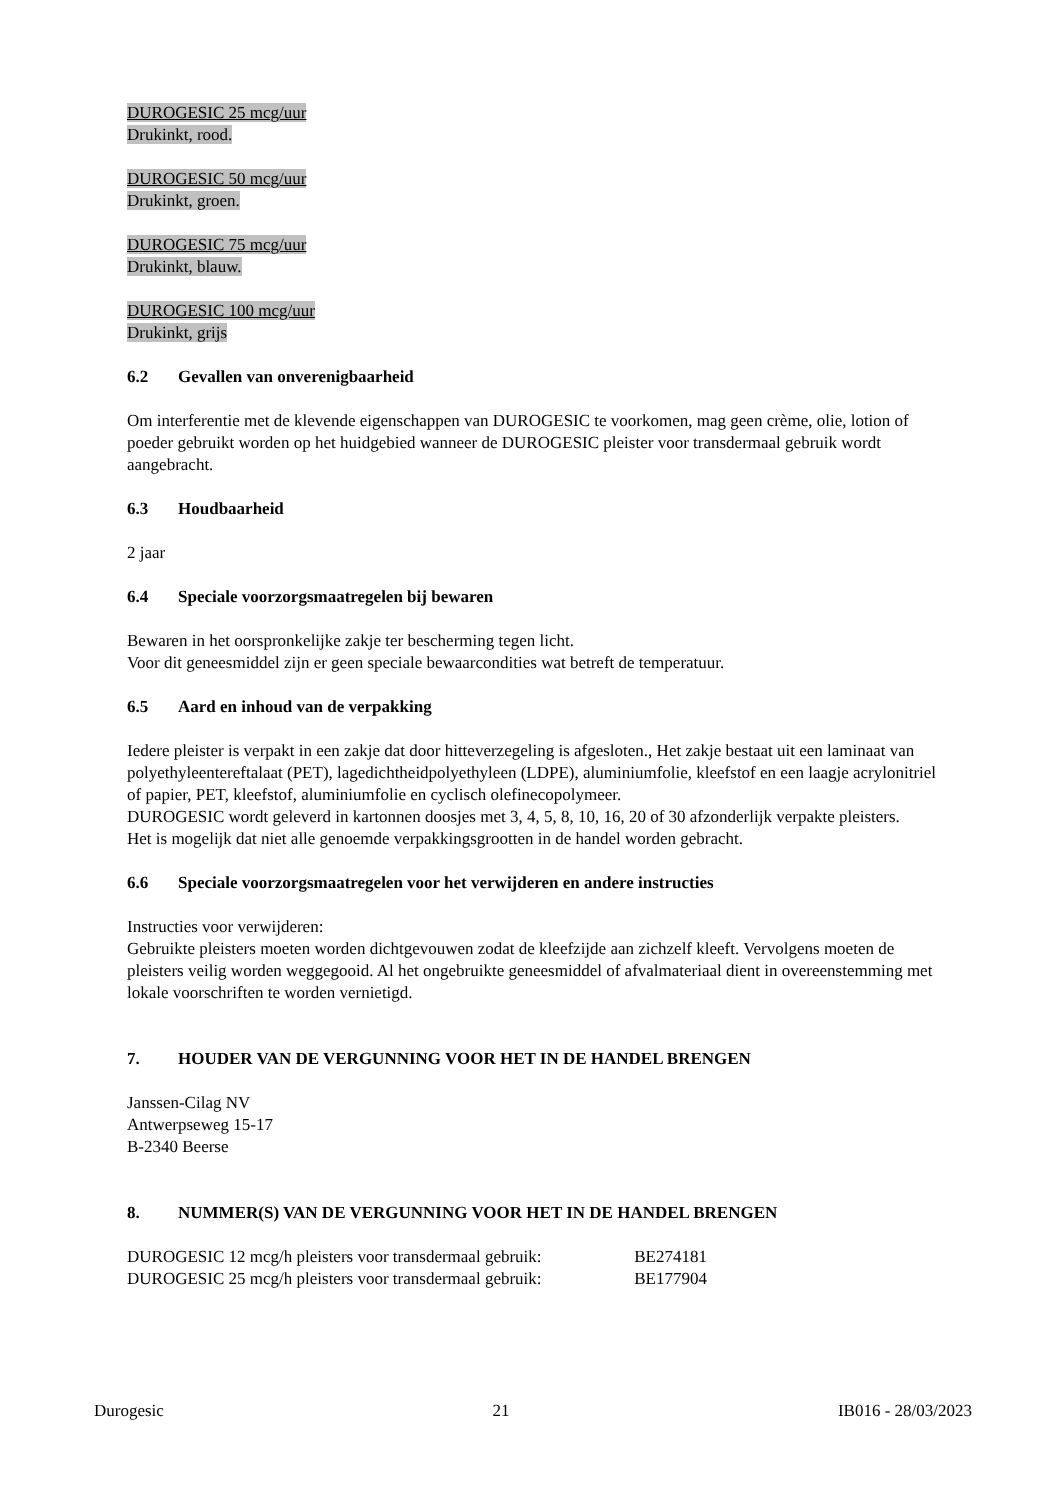DUROGESIC 25 mcg/uur
Drukinkt, rood.
DUROGESIC 50 mcg/uur
Drukinkt, groen.
DUROGESIC 75 mcg/uur
Drukinkt, blauw.
DUROGESIC 100 mcg/uur
Drukinkt, grijs
6.2 Gevallen van onverenigbaarheid
Om interferentie met de klevende eigenschappen van DUROGESIC te voorkomen, mag geen crème, olie, lotion of poeder gebruikt worden op het huidgebied wanneer de DUROGESIC pleister voor transdermaal gebruik wordt aangebracht.
6.3 Houdbaarheid
2 jaar
6.4 Speciale voorzorgsmaatregelen bij bewaren
Bewaren in het oorspronkelijke zakje ter bescherming tegen licht.
Voor dit geneesmiddel zijn er geen speciale bewaarcondities wat betreft de temperatuur.
6.5 Aard en inhoud van de verpakking
Iedere pleister is verpakt in een zakje dat door hitteverzegeling is afgesloten., Het zakje bestaat uit een laminaat van polyethyleentereftalaat (PET), lagedichtheidpolyethyleen (LDPE), aluminiumfolie, kleefstof en een laagje acrylonitriel of papier, PET, kleefstof, aluminiumfolie en cyclisch olefinecopolymeer.
DUROGESIC wordt geleverd in kartonnen doosjes met 3, 4, 5, 8, 10, 16, 20 of 30 afzonderlijk verpakte pleisters.
Het is mogelijk dat niet alle genoemde verpakkingsgrootten in de handel worden gebracht.
6.6 Speciale voorzorgsmaatregelen voor het verwijderen en andere instructies
Instructies voor verwijderen:
Gebruikte pleisters moeten worden dichtgevouwen zodat de kleefzijde aan zichzelf kleeft. Vervolgens moeten de pleisters veilig worden weggegooid. Al het ongebruikte geneesmiddel of afvalmateriaal dient in overeenstemming met lokale voorschriften te worden vernietigd.
7. HOUDER VAN DE VERGUNNING VOOR HET IN DE HANDEL BRENGEN
Janssen-Cilag NV
Antwerpseweg 15-17
B-2340 Beerse
8. NUMMER(S) VAN DE VERGUNNING VOOR HET IN DE HANDEL BRENGEN
DUROGESIC 12 mcg/h pleisters voor transdermaal gebruik: BE274181
DUROGESIC 25 mcg/h pleisters voor transdermaal gebruik: BE177904
Durogesic 21 IB016 - 28/03/2023